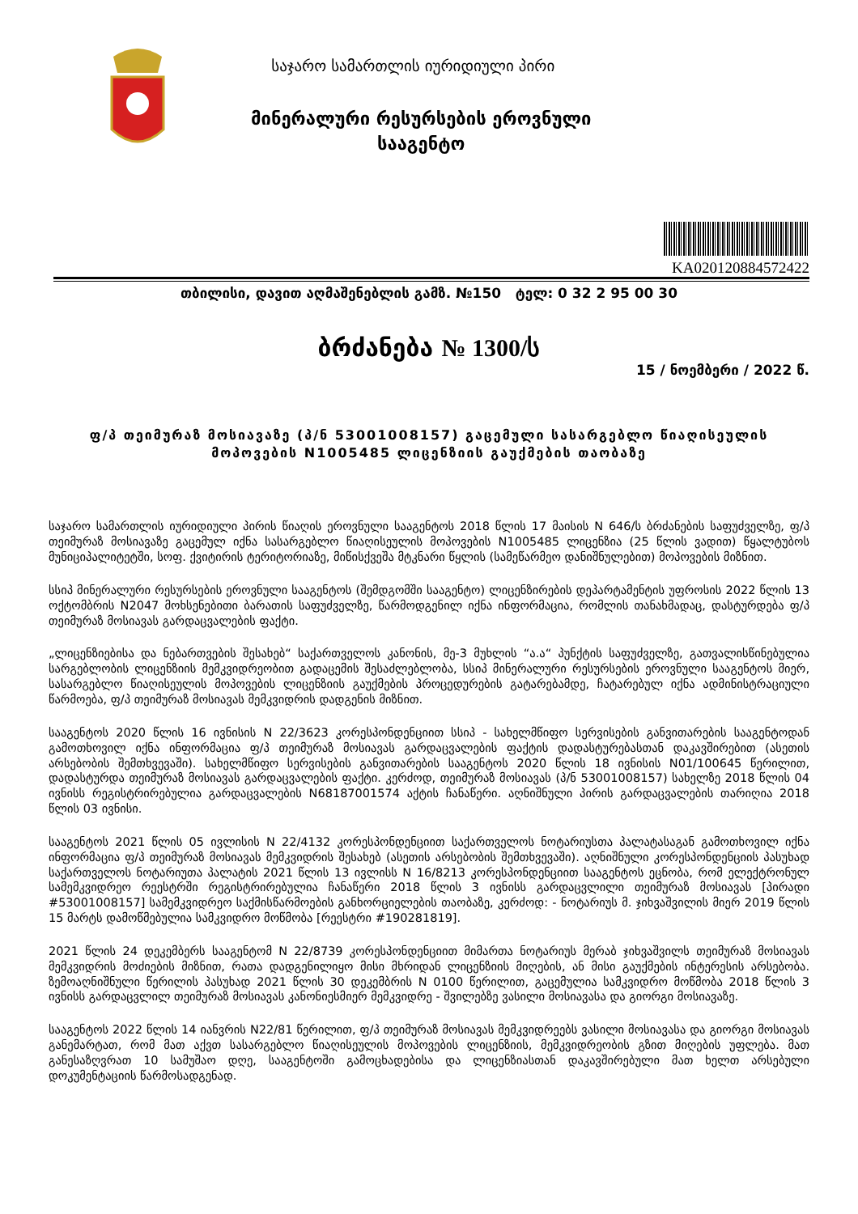საჯარო სამართლის იურიდიული პირი
მინერალური რესურსების ეროვნული
სააგენტო
KA020120884572422
თბილისი, დავით აღმაშენებლის გამზ. №150 ტელ: 0 32 2 95 00 30
ბრძანება № 1300/ს
15 / ნოემბერი / 2022 წ.
ფ/პ თეიმურაზ მოსიავაზე (პ/ნ 53001008157) გაცემული სასარგებლო წიაღისეულის
მოპოვების N1005485 ლიცენზიის გაუქმების თაობაზე
საჯარო სამართლის იურიდიული პირის წიაღის ეროვნული სააგენტოს 2018 წლის 17 მაისის N 646/ს ბრძანების საფუძველზე, ფ/პ თეიმურაზ მოსიავაზე გაცემულ იქნა სასარგებლო წიაღისეულის მოპოვების N1005485 ლიცენზია (25 წლის ვადით) წყალტუბოს მუნიციპალიტეტში, სოფ. ქვიტირის ტერიტორიაზე, მიწისქვეშა მტკნარი წყლის (სამეწარმეო დანიშნულებით) მოპოვების მიზნით.
სსიპ მინერალური რესურსების ეროვნული სააგენტოს (შემდგომში სააგენტო) ლიცენზირების დეპარტამენტის უფროსის 2022 წლის 13 ოქტომბრის N2047 მოხსენებითი ბარათის საფუძველზე, წარმოდგენილ იქნა ინფორმაცია, რომლის თანახმადაც, დასტურდება ფ/პ თეიმურაზ მოსიავას გარდაცვალების ფაქტი.
„ლიცენზიებისა და ნებართვების შესახებ“ საქართველოს კანონის, მე-3 მუხლის “ა.ა“ პუნქტის საფუძველზე, გათვალისწინებულია სარგებლობის ლიცენზიის მემკვიდრეობით გადაცემის შესაძლებლობა, სსიპ მინერალური რესურსების ეროვნული სააგენტოს მიერ, სასარგებლო წიაღისეულის მოპოვების ლიცენზიის გაუქმების პროცედურების გატარებამდე, ჩატარებულ იქნა ადმინისტრაციული წარმოება, ფ/პ თეიმურაზ მოსიავას მემკვიდრის დადგენის მიზნით.
სააგენტოს 2020 წლის 16 ივნისის N 22/3623 კორესპონდენციით სსიპ - სახელმწიფო სერვისების განვითარების სააგენტოდან გამოთხოვილ იქნა ინფორმაცია ფ/პ თეიმურაზ მოსიავას გარდაცვალების ფაქტის დადასტურებასთან დაკავშირებით (ასეთის არსებობის შემთხვევაში). სახელმწიფო სერვისების განვითარების სააგენტოს 2020 წლის 18 ივნისის N01/100645 წერილით, დადასტურდა თეიმურაზ მოსიავას გარდაცვალების ფაქტი. კერძოდ, თეიმურაზ მოსიავას (პ/ნ 53001008157) სახელზე 2018 წლის 04 ივნისს რეგისტრირებულია გარდაცვალების N68187001574 აქტის ჩანაწერი. აღნიშნული პირის გარდაცვალების თარიღია 2018 წლის 03 ივნისი.
სააგენტოს 2021 წლის 05 ივლისის N 22/4132 კორესპონდენციით საქართველოს ნოტარიუსთა პალატასაგან გამოთხოვილ იქნა ინფორმაცია ფ/პ თეიმურაზ მოსიავას მემკვიდრის შესახებ (ასეთის არსებობის შემთხვევაში). აღნიშნული კორესპონდენციის პასუხად საქართველოს ნოტარიუთა პალატის 2021 წლის 13 ივლისს N 16/8213 კორესპონდენციით სააგენტოს ეცნობა, რომ ელექტრონულ სამემკვიდრეო რეესტრში რეგისტრირებულია ჩანაწერი 2018 წლის 3 ივნისს გარდაცვლილი თეიმურაზ მოსიავას [პირადი #53001008157] სამემკვიდრეო საქმისწარმოების განხორციელების თაობაზე, კერძოდ: - ნოტარიუს მ. ჯიხვაშვილის მიერ 2019 წლის 15 მარტს დამოწმებულია სამკვიდრო მოწმობა [რეესტრი #190281819].
2021 წლის 24 დეკემბერს სააგენტომ N 22/8739 კორესპონდენციით მიმართა ნოტარიუს მერაბ ჯიხვაშვილს თეიმურაზ მოსიავას მემკვიდრის მოძიების მიზნით, რათა დადგენილიყო მისი მხრიდან ლიცენზიის მიღების, ან მისი გაუქმების ინტერესის არსებობა. ზემოაღნიშნული წერილის პასუხად 2021 წლის 30 დეკემბრის N 0100 წერილით, გაცემულია სამკვიდრო მოწმობა 2018 წლის 3 ივნისს გარდაცვლილ თეიმურაზ მოსიავას კანონიესმიერ მემკვიდრე - შვილებზე ვასილი მოსიავასა და გიორგი მოსიავაზე.
სააგენტოს 2022 წლის 14 იანვრის N22/81 წერილით, ფ/პ თეიმურაზ მოსიავას მემკვიდრეებს ვასილი მოსიავასა და გიორგი მოსიავას განემარტათ, რომ მათ აქვთ სასარგებლო წიაღისეულის მოპოვების ლიცენზიის, მემკვიდრეობის გზით მიღების უფლება. მათ განესაზღვრათ 10 სამუშაო დღე, სააგენტოში გამოცხადებისა და ლიცენზიასთან დაკავშირებული მათ ხელთ არსებული დოკუმენტაციის წარმოსადგენად.